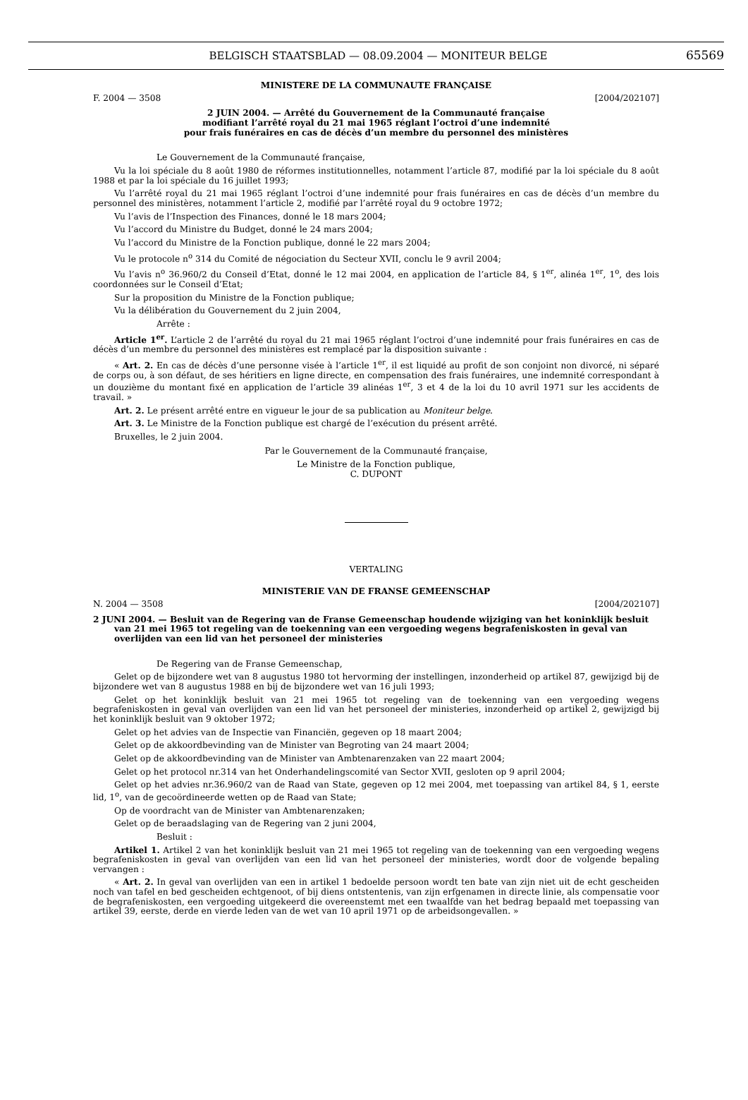BELGISCH STAATSBLAD — 08.09.2004 — MONITEUR BELGE
65569
MINISTERE DE LA COMMUNAUTE FRANÇAISE
F. 2004 — 3508 [2004/202107]
2 JUIN 2004. — Arrêté du Gouvernement de la Communauté française
modifiant l’arrêté royal du 21 mai 1965 réglant l’octroi d’une indemnité
pour frais funéraires en cas de décès d’un membre du personnel des ministères
Le Gouvernement de la Communauté française,
Vu la loi spéciale du 8 août 1980 de réformes institutionnelles, notamment l’article 87, modifié par la loi spéciale du 8 août 1988 et par la loi spéciale du 16 juillet 1993;
Vu l’arrêté royal du 21 mai 1965 réglant l’octroi d’une indemnité pour frais funéraires en cas de décès d’un membre du personnel des ministères, notamment l’article 2, modifié par l’arrêté royal du 9 octobre 1972;
Vu l’avis de l’Inspection des Finances, donné le 18 mars 2004;
Vu l’accord du Ministre du Budget, donné le 24 mars 2004;
Vu l’accord du Ministre de la Fonction publique, donné le 22 mars 2004;
Vu le protocole n<sup>o</sup> 314 du Comité de négociation du Secteur XVII, conclu le 9 avril 2004;
Vu l’avis n<sup>o</sup> 36.960/2 du Conseil d’Etat, donné le 12 mai 2004, en application de l’article 84, § 1<sup>er</sup>, alinéa 1<sup>er</sup>, 1<sup>o</sup>, des lois coordonnées sur le Conseil d’Etat;
Sur la proposition du Ministre de la Fonction publique;
Vu la délibération du Gouvernement du 2 juin 2004,
Arrête :
Article 1<sup>er</sup>. L’article 2 de l’arrêté du royal du 21 mai 1965 réglant l’octroi d’une indemnité pour frais funéraires en cas de décès d’un membre du personnel des ministères est remplacé par la disposition suivante :
« Art. 2. En cas de décès d’une personne visée à l’article 1<sup>er</sup>, il est liquidé au profit de son conjoint non divorcé, ni séparé de corps ou, à son défaut, de ses héritiers en ligne directe, en compensation des frais funéraires, une indemnité correspondant à un douzième du montant fixé en application de l’article 39 alinéas 1<sup>er</sup>, 3 et 4 de la loi du 10 avril 1971 sur les accidents de travail. »
Art. 2. Le présent arrêté entre en vigueur le jour de sa publication au Moniteur belge.
Art. 3. Le Ministre de la Fonction publique est chargé de l’exécution du présent arrêté.
Bruxelles, le 2 juin 2004.
Par le Gouvernement de la Communauté française,
Le Ministre de la Fonction publique,
C. DUPONT
VERTALING
MINISTERIE VAN DE FRANSE GEMEENSCHAP
N. 2004 — 3508 [2004/202107]
2 JUNI 2004. — Besluit van de Regering van de Franse Gemeenschap houdende wijziging van het koninklijk besluit van 21 mei 1965 tot regeling van de toekenning van een vergoeding wegens begrafeniskosten in geval van overlijden van een lid van het personeel der ministeries
De Regering van de Franse Gemeenschap,
Gelet op de bijzondere wet van 8 augustus 1980 tot hervorming der instellingen, inzonderheid op artikel 87, gewijzigd bij de bijzondere wet van 8 augustus 1988 en bij de bijzondere wet van 16 juli 1993;
Gelet op het koninklijk besluit van 21 mei 1965 tot regeling van de toekenning van een vergoeding wegens begrafeniskosten in geval van overlijden van een lid van het personeel der ministeries, inzonderheid op artikel 2, gewijzigd bij het koninklijk besluit van 9 oktober 1972;
Gelet op het advies van de Inspectie van Financiën, gegeven op 18 maart 2004;
Gelet op de akkoordbevinding van de Minister van Begroting van 24 maart 2004;
Gelet op de akkoordbevinding van de Minister van Ambtenarenzaken van 22 maart 2004;
Gelet op het protocol nr.314 van het Onderhandelingscomité van Sector XVII, gesloten op 9 april 2004;
Gelet op het advies nr.36.960/2 van de Raad van State, gegeven op 12 mei 2004, met toepassing van artikel 84, § 1, eerste lid, 1<sup>o</sup>, van de gecoördineerde wetten op de Raad van State;
Op de voordracht van de Minister van Ambtenarenzaken;
Gelet op de beraadslaging van de Regering van 2 juni 2004,
Besluit :
Artikel 1. Artikel 2 van het koninklijk besluit van 21 mei 1965 tot regeling van de toekenning van een vergoeding wegens begrafeniskosten in geval van overlijden van een lid van het personeel der ministeries, wordt door de volgende bepaling vervangen :
« Art. 2. In geval van overlijden van een in artikel 1 bedoelde persoon wordt ten bate van zijn niet uit de echt gescheiden noch van tafel en bed gescheiden echtgenoot, of bij diens ontstentenis, van zijn erfgenamen in directe linie, als compensatie voor de begrafeniskosten, een vergoeding uitgekeerd die overeenstemt met een twaalfde van het bedrag bepaald met toepassing van artikel 39, eerste, derde en vierde leden van de wet van 10 april 1971 op de arbeidsongevallen. »